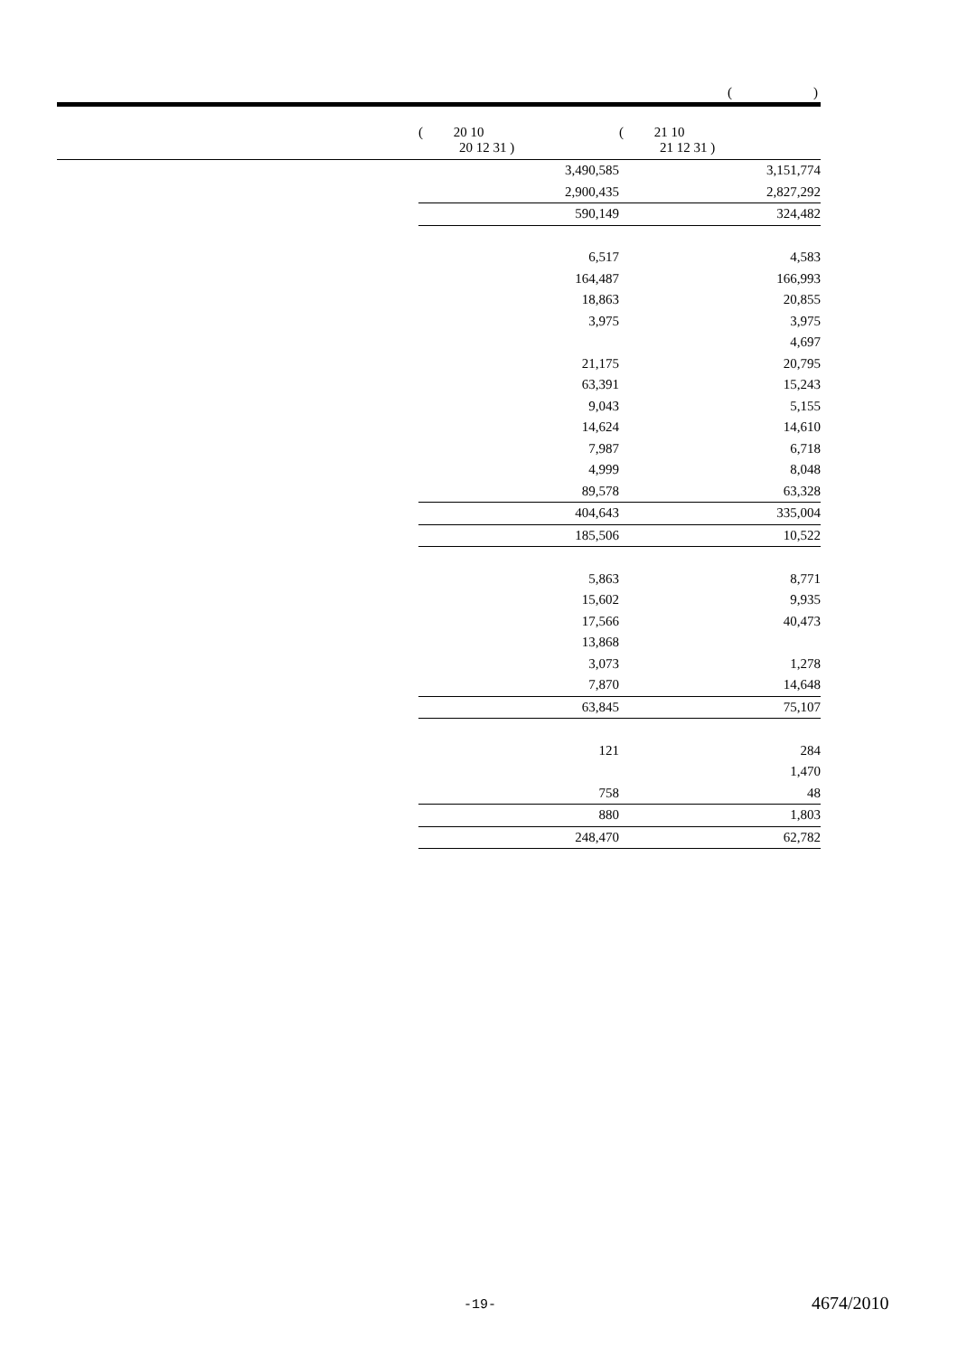()
| | ( 20 10 20 12 31 ) | ( 21 10 21 12 31 ) |
| --- | --- | --- |
| | 3,490,585 | 3,151,774 |
| | 2,900,435 | 2,827,292 |
| | 590,149 | 324,482 |
| | 6,517 | 4,583 |
| | 164,487 | 166,993 |
| | 18,863 | 20,855 |
| | 3,975 | 3,975 |
| | | 4,697 |
| | 21,175 | 20,795 |
| | 63,391 | 15,243 |
| | 9,043 | 5,155 |
| | 14,624 | 14,610 |
| | 7,987 | 6,718 |
| | 4,999 | 8,048 |
| | 89,578 | 63,328 |
| | 404,643 | 335,004 |
| | 185,506 | 10,522 |
| | 5,863 | 8,771 |
| | 15,602 | 9,935 |
| | 17,566 | 40,473 |
| | 13,868 | |
| | 3,073 | 1,278 |
| | 7,870 | 14,648 |
| | 63,845 | 75,107 |
| | 121 | 284 |
| | | 1,470 |
| | 758 | 48 |
| | 880 | 1,803 |
| | 248,470 | 62,782 |
-19- 4674/2010